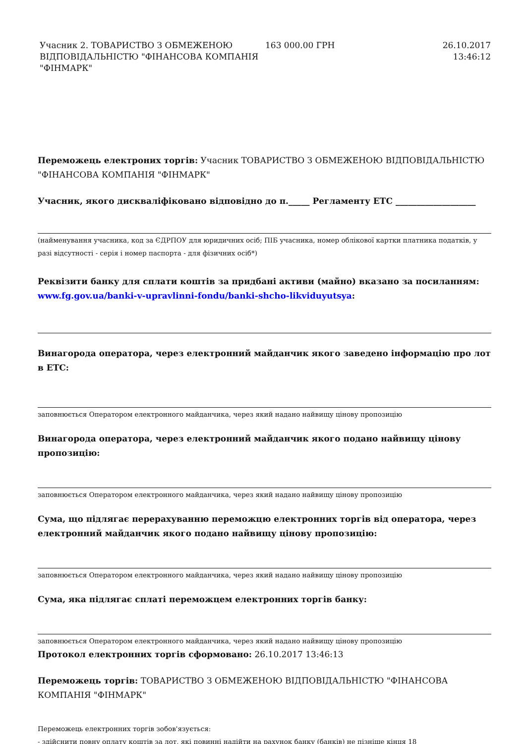| Учасник 2. ТОВАРИСТВО З ОБМЕЖЕНОЮ ВІДПОВІДАЛЬНІСТЮ "ФІНАНСОВА КОМПАНІЯ "ФІНМАРК" | 163 000.00 ГРН | 26.10.2017 13:46:12 |
Переможець електроних торгів: Учасник ТОВАРИСТВО З ОБМЕЖЕНОЮ ВІДПОВІДАЛЬНІСТЮ "ФІНАНСОВА КОМПАНІЯ "ФІНМАРК"
Учасник, якого дискваліфіковано відповідно до п._____ Регламенту ЕТС ___________________
(найменування учасника, код за ЄДРПОУ для юридичних осіб; ПІБ учасника, номер облікової картки платника податків, у разі відсутності - серія і номер паспорта - для фізичних осіб*)
Реквізити банку для сплати коштів за придбані активи (майно) вказано за посиланням: www.fg.gov.ua/banki-v-upravlinni-fondu/banki-shcho-likviduyutsya:
Винагорода оператора, через електронний майданчик якого заведено інформацію про лот в ЕТС:
заповнюється Оператором електронного майданчика, через який надано найвищу цінову пропозицію
Винагорода оператора, через електронний майданчик якого подано найвищу цінову пропозицію:
заповнюється Оператором електронного майданчика, через який надано найвищу цінову пропозицію
Сума, що підлягає перерахуванню переможцю електронних торгів від оператора, через електронний майданчик якого подано найвищу цінову пропозицію:
заповнюється Оператором електронного майданчика, через який надано найвищу цінову пропозицію
Сума, яка підлягає сплаті переможцем електронних торгів банку:
заповнюється Оператором електронного майданчика, через який надано найвищу цінову пропозицію
Протокол електронних торгів сформовано: 26.10.2017 13:46:13
Переможець торгів: ТОВАРИСТВО З ОБМЕЖЕНОЮ ВІДПОВІДАЛЬНІСТЮ "ФІНАНСОВА КОМПАНІЯ "ФІНМАРК"
Переможець електронних торгів зобов'язується:
- здійснити повну оплату коштів за лот, які повинні надійти на рахунок банку (банків) не пізніше кінця 18